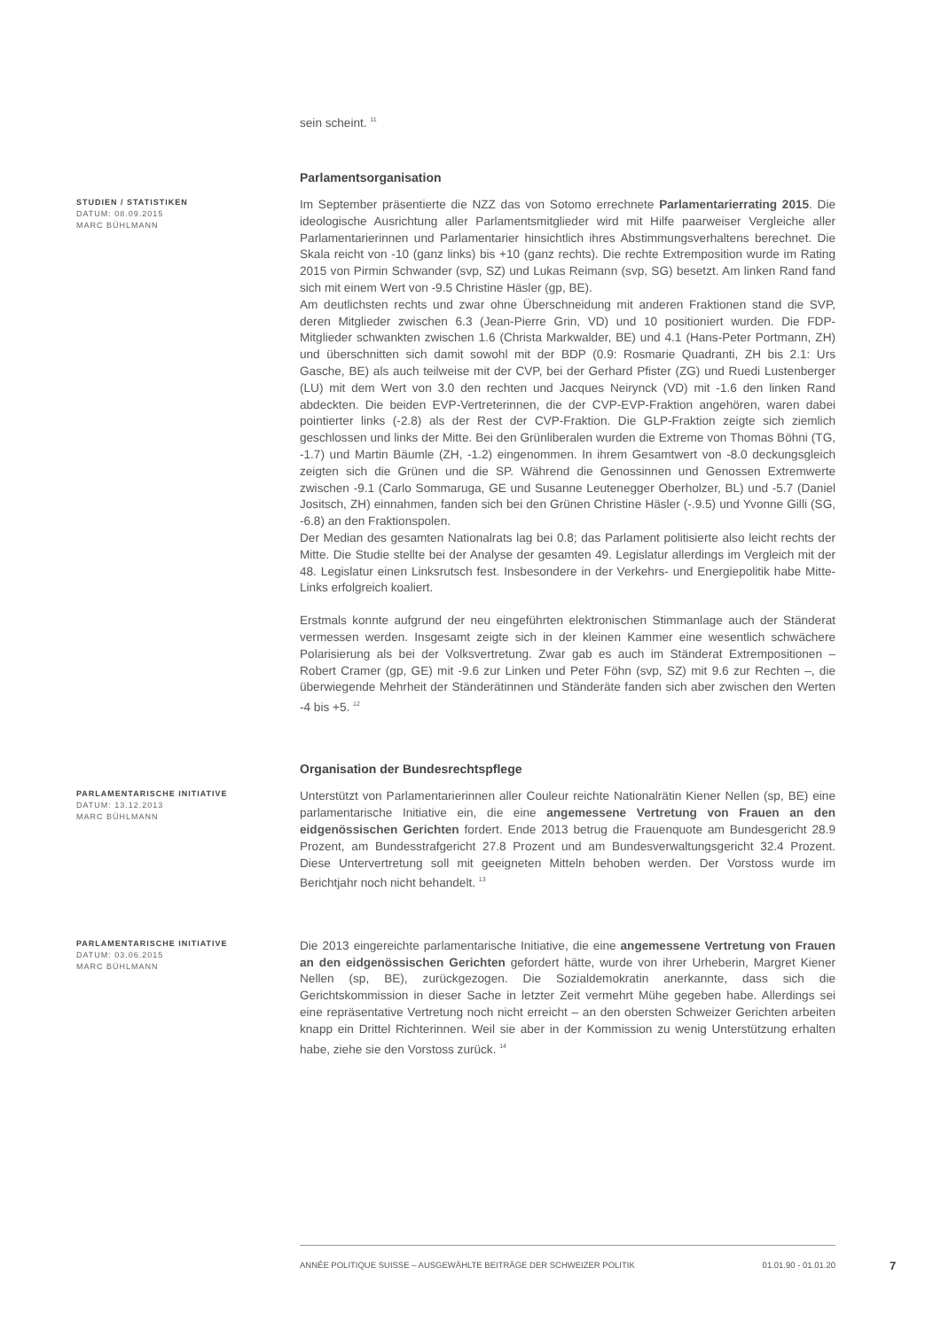sein scheint. <sup>11</sup>
Parlamentsorganisation
STUDIEN / STATISTIKEN
DATUM: 08.09.2015
MARC BÜHLMANN
Im September präsentierte die NZZ das von Sotomo errechnete Parlamentarierrating 2015. Die ideologische Ausrichtung aller Parlamentsmitglieder wird mit Hilfe paarweiser Vergleiche aller Parlamentarierinnen und Parlamentarier hinsichtlich ihres Abstimmungsverhaltens berechnet. Die Skala reicht von -10 (ganz links) bis +10 (ganz rechts). Die rechte Extremposition wurde im Rating 2015 von Pirmin Schwander (svp, SZ) und Lukas Reimann (svp, SG) besetzt. Am linken Rand fand sich mit einem Wert von -9.5 Christine Häsler (gp, BE).
Am deutlichsten rechts und zwar ohne Überschneidung mit anderen Fraktionen stand die SVP, deren Mitglieder zwischen 6.3 (Jean-Pierre Grin, VD) und 10 positioniert wurden. Die FDP-Mitglieder schwankten zwischen 1.6 (Christa Markwalder, BE) und 4.1 (Hans-Peter Portmann, ZH) und überschnitten sich damit sowohl mit der BDP (0.9: Rosmarie Quadranti, ZH bis 2.1: Urs Gasche, BE) als auch teilweise mit der CVP, bei der Gerhard Pfister (ZG) und Ruedi Lustenberger (LU) mit dem Wert von 3.0 den rechten und Jacques Neirynck (VD) mit -1.6 den linken Rand abdeckten. Die beiden EVP-Vertreterinnen, die der CVP-EVP-Fraktion angehören, waren dabei pointierter links (-2.8) als der Rest der CVP-Fraktion. Die GLP-Fraktion zeigte sich ziemlich geschlossen und links der Mitte. Bei den Grünliberalen wurden die Extreme von Thomas Böhni (TG, -1.7) und Martin Bäumle (ZH, -1.2) eingenommen. In ihrem Gesamtwert von -8.0 deckungsgleich zeigten sich die Grünen und die SP. Während die Genossinnen und Genossen Extremwerte zwischen -9.1 (Carlo Sommaruga, GE und Susanne Leutenegger Oberholzer, BL) und -5.7 (Daniel Jositsch, ZH) einnahmen, fanden sich bei den Grünen Christine Häsler (-.9.5) und Yvonne Gilli (SG, -6.8) an den Fraktionspolen.
Der Median des gesamten Nationalrats lag bei 0.8; das Parlament politisierte also leicht rechts der Mitte. Die Studie stellte bei der Analyse der gesamten 49. Legislatur allerdings im Vergleich mit der 48. Legislatur einen Linksrutsch fest. Insbesondere in der Verkehrs- und Energiepolitik habe Mitte-Links erfolgreich koaliert.
Erstmals konnte aufgrund der neu eingeführten elektronischen Stimmanlage auch der Ständerat vermessen werden. Insgesamt zeigte sich in der kleinen Kammer eine wesentlich schwächere Polarisierung als bei der Volksvertretung. Zwar gab es auch im Ständerat Extrempositionen – Robert Cramer (gp, GE) mit -9.6 zur Linken und Peter Föhn (svp, SZ) mit 9.6 zur Rechten –, die überwiegende Mehrheit der Ständerätinnen und Ständeräte fanden sich aber zwischen den Werten -4 bis +5. <sup>12</sup>
Organisation der Bundesrechtspflege
PARLAMENTARISCHE INITIATIVE
DATUM: 13.12.2013
MARC BÜHLMANN
Unterstützt von Parlamentarierinnen aller Couleur reichte Nationalrätin Kiener Nellen (sp, BE) eine parlamentarische Initiative ein, die eine angemessene Vertretung von Frauen an den eidgenössischen Gerichten fordert. Ende 2013 betrug die Frauenquote am Bundesgericht 28.9 Prozent, am Bundesstrafgericht 27.8 Prozent und am Bundesverwaltungsgericht 32.4 Prozent. Diese Untervertretung soll mit geeigneten Mitteln behoben werden. Der Vorstoss wurde im Berichtjahr noch nicht behandelt. <sup>13</sup>
PARLAMENTARISCHE INITIATIVE
DATUM: 03.06.2015
MARC BÜHLMANN
Die 2013 eingereichte parlamentarische Initiative, die eine angemessene Vertretung von Frauen an den eidgenössischen Gerichten gefordert hätte, wurde von ihrer Urheberin, Margret Kiener Nellen (sp, BE), zurückgezogen. Die Sozialdemokratin anerkannte, dass sich die Gerichtskommission in dieser Sache in letzter Zeit vermehrt Mühe gegeben habe. Allerdings sei eine repräsentative Vertretung noch nicht erreicht – an den obersten Schweizer Gerichten arbeiten knapp ein Drittel Richterinnen. Weil sie aber in der Kommission zu wenig Unterstützung erhalten habe, ziehe sie den Vorstoss zurück. <sup>14</sup>
ANNÉE POLITIQUE SUISSE – AUSGEWÄHLTE BEITRÄGE DER SCHWEIZER POLITIK 01.01.90 - 01.01.20
7